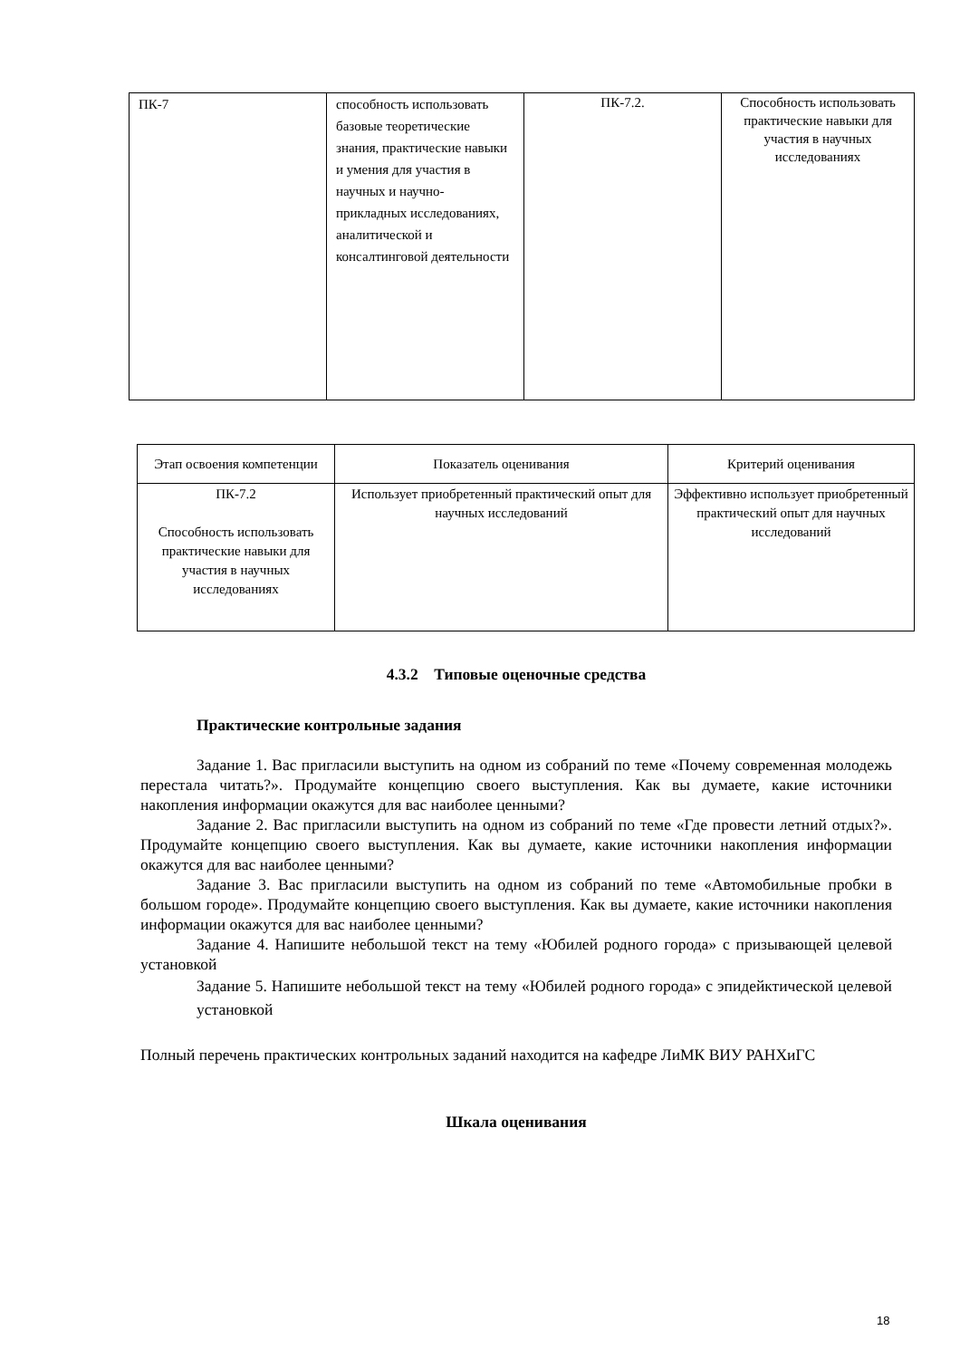| ПК-7 | способность использовать базовые теоретические знания, практические навыки и умения для участия в научных и научно-прикладных исследованиях, аналитической и консалтинговой деятельности | ПК-7.2. | Способность использовать практические навыки для участия в научных исследованиях |
| Этап освоения компетенции | Показатель оценивания | Критерий оценивания |
| --- | --- | --- |
| ПК-7.2 Способность использовать практические навыки для участия в научных исследованиях | Использует приобретенный практический опыт для научных исследований | Эффективно использует приобретенный практический опыт для научных исследований |
4.3.2 Типовые оценочные средства
Практические контрольные задания
Задание 1. Вас пригласили выступить на одном из собраний по теме «Почему современная молодежь перестала читать?». Продумайте концепцию своего выступления. Как вы думаете, какие источники накопления информации окажутся для вас наиболее ценными?
Задание 2. Вас пригласили выступить на одном из собраний по теме «Где провести летний отдых?». Продумайте концепцию своего выступления. Как вы думаете, какие источники накопления информации окажутся для вас наиболее ценными?
Задание 3. Вас пригласили выступить на одном из собраний по теме «Автомобильные пробки в большом городе». Продумайте концепцию своего выступления. Как вы думаете, какие источники накопления информации окажутся для вас наиболее ценными?
Задание 4. Напишите небольшой текст на тему «Юбилей родного города» с призывающей целевой установкой
Задание 5. Напишите небольшой текст на тему «Юбилей родного города» с эпидейктической целевой установкой
Полный перечень практических контрольных заданий находится на кафедре ЛиМК ВИУ РАНХиГС
Шкала оценивания
18